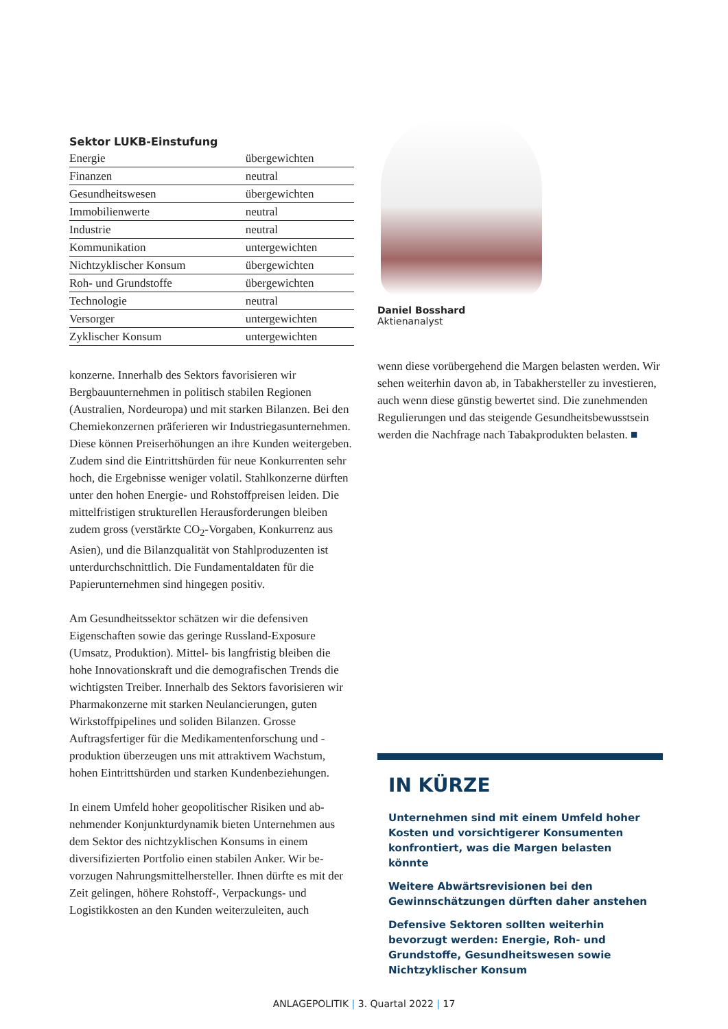| Sektor LUKB-Einstufung | |
| --- | --- |
| Energie | übergewichten |
| Finanzen | neutral |
| Gesundheitswesen | übergewichten |
| Immobilienwerte | neutral |
| Industrie | neutral |
| Kommunikation | untergewichten |
| Nichtzyklischer Konsum | übergewichten |
| Roh- und Grundstoffe | übergewichten |
| Technologie | neutral |
| Versorger | untergewichten |
| Zyklischer Konsum | untergewichten |
konzerne. Innerhalb des Sektors favorisieren wir Bergbauunternehmen in politisch stabilen Regionen (Australien, Nordeuropa) und mit starken Bilanzen. Bei den Chemiekonzernen präferieren wir Industriegas­unternehmen. Diese können Preiserhöhungen an ihre Kunden weitergeben. Zudem sind die Eintrittshürden für neue Konkurrenten sehr hoch, die Ergebnisse weniger volatil. Stahlkonzerne dürften unter den hohen Energie- und Rohstoffpreisen leiden. Die mittelfristigen strukturellen Herausforderungen bleiben zudem gross (verstärkte CO<sub>2</sub>-Vorgaben, Konkurrenz aus Asien), und die Bilanzqualität von Stahlproduzenten ist unterdurch­schnittlich. Die Fundamentaldaten für die Papierunter­nehmen sind hingegen positiv.
Am Gesundheitssektor schätzen wir die defensiven Eigenschaften sowie das geringe Russland-Exposure (Umsatz, Produktion). Mittel- bis langfristig bleiben die hohe Innovationskraft und die demografischen Trends die wichtigsten Treiber. Innerhalb des Sektors favo­risieren wir Pharmakonzerne mit starken Neulancierun­gen, guten Wirkstoffpipelines und soliden Bilanzen. Grosse Auftragsfertiger für die Medikamentenforschung und -produktion überzeugen uns mit attraktivem Wachstum, hohen Eintrittshürden und starken Kunden­beziehungen.
In einem Umfeld hoher geopolitischer Risiken und ab­nehmender Konjunkturdynamik bieten Unternehmen aus dem Sektor des nichtzyklischen Konsums in einem diversifizierten Portfolio einen stabilen Anker. Wir be­vorzugen Nahrungsmittelhersteller. Ihnen dürfte es mit der Zeit gelingen, höhere Rohstoff-, Verpackungs- und Logistikkosten an den Kunden weiterzuleiten, auch
Daniel Bosshard
Aktienanalyst
wenn diese vorübergehend die Margen belasten wer­den. Wir sehen weiterhin davon ab, in Tabakhersteller zu investieren, auch wenn diese günstig bewertet sind. Die zunehmenden Regulierungen und das steigende Gesundheitsbewusstsein werden die Nachfrage nach Tabakprodukten belasten. ■
IN KÜRZE
Unternehmen sind mit einem Umfeld hoher Kosten und vorsichtigerer Konsumenten konfrontiert, was die Margen belasten könnte
Weitere Abwärtsrevisionen bei den Gewinnschätzungen dürften daher anstehen
Defensive Sektoren sollten weiterhin bevorzugt werden: Energie, Roh- und Grundstoffe, Gesundheitswesen sowie Nichtzyklischer Konsum
ANLAGEPOLITIK | 3. Quartal 2022 | 17